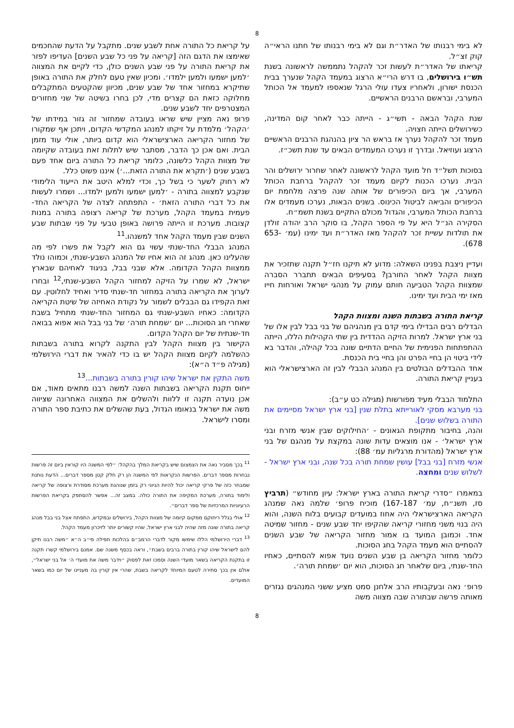8
לא בימי רבנותו של האדר״ת וגם לא בימי רבנותו של חתנו הראי״ה קוק זצ״ל.
קריאתו של האדר״ת לעשות זכר להקהל נתממשה לראשונה בשנת תש״ו בירושלים, בו דרש הרי״א הרצוג במעמד הקהל שנערך בבית הכנסת ישורון, ולאחריו צעדו עולי הרגל שנאספו למעמד אל הכותל המערבי, ובראשם הרבנים הראשיים.
שנת הקהל הבאה - תשי״ג - הייתה כבר לאחר קום המדינה, כשירושלים הייתה חצויה.
מעמד זכר להקהל נערך אז בראש הר ציון בהנהגת הרבנים הראשיים הרצוג ועוזיאל. ובדרך זו נערכו המעמדים הבאים עד שנת תשכ״ז.
בסוכות תשל״ד חל מועד הקהל לראשונה לאחר שחרור ירושלים והר הבית. נערכו הכנות לקיום מעמד זכר להקהל ברחבת הכותל המערבי, אך ביום הכיפורים של אותה שנה פרצה מלחמת יום הכיפורים והביאה לביטול הכינוס. בשנים הבאות, נערכו מעמדים אלו ברחבת הכותל המערבי, והגדול מכולם התקיים בשנת תשמ״ח.
הסקירה הנ״ל היא על פי הספר הקהל, בו סוקר הרב יהודה זולדן את תולדות עשיית זכר להקהל מאז האדר״ת ועד ימינו (עמ׳ 653-678).
ועדיין ניצבת בפנינו השאלה: מדוע לא תיקנו חז״ל תקנה שתזכיר את מצוות הקהל לאחר החורבן? בסעיפים הבאים תתברר הסברה שמצוות הקהל הטביעה חותם עמוק על מנהגי ישראל ואורחות חייו מאז ימי הבית ועד ימינו.
קריאת התורה בשבתות השנה ומצוות הקהל
הבדלים רבים הבדילו בימי קדם בין מנהגיהם של בני בבל לבין אלו של בני ארץ ישראל. למרות הזיקה ההדדית בין שתי הקהילות הללו, הייתה ההתפתחות הפנימית של החיים הדתיים שונה בכל קהילה, והדבר בא לידי ביטוי הן בחיי הפרט והן בחיי בית הכנסת.
אחד ההבדלים הבולטים בין המנהג הבבלי לבין זה הארצישראלי הוא בעניין קריאת התורה.
התלמוד הבבלי מעיד מפורשות (מגילה כט ע״ב):
בני מערבא מסקי לאורייתא בתלת שנין [בני ארץ ישראל מסיימים את התורה בשלוש שנים].
והנה, בחיבור מתקופת הגאונים - ׳החילוקים שבין אנשי מזרח ובני ארץ ישראל׳ - אנו מוצאים עדות שונה במקצת על מנהגם של בני ארץ ישראל (מהדורת מרגליות עמ׳ 88):
אנשי מזרח [בני בבל] עושין שמחת תורה בכל שנה, ובני ארץ ישראל - לשלוש שנים ומחצה.
במאמרו ״סדרי קריאת התורה בארץ ישראל: עיון מחודש״ (תרביץ סז, תשנ״ח, עמ׳ 167-187) מוכיח פרופ׳ שלמה נאה שמנהג הקריאה הארצישראלי היה אחוז במועדים קבועים בלוח השנה, והוא היה בנוי משני מחזורי קריאה שהקיפו יחד שבע שנים - מחזור שמיטה אחד. וכמובן המועד בו אמור מחזור הקריאה של שבע השנים להסתיים הוא מעמד הקהל בחג הסוכות.
כלומר מחזור הקריאה בן שבע השנים נועד אפוא להסתיים, כאחיו החד-שנתי, ביום שלאחר חג הסוכות, הוא יום ׳שמחת תורה׳.
פרופ׳ נאה ובעקבותיו הרב אלחנן סמט מציע ששני המנהגים נגזרים מאותה פרשה שבתורה שבה מצווה משה
על קריאת כל התורה אחת לשבע שנים. מתקבל על הדעת שהחכמים שאימצו את הדגם הזה [קריאה על פני כל שבע השנים] העדיפו לפזר את קריאת התורה על פני שבע השנים כולן, כדי לקיים את המצווה ׳למען ישמעו ולמען ילמדו׳. ומכיון שאין טעם לחלק את התורה באופן שתיקרא במחזור אחד של שבע שנים, מכיוון שהקטעים המתקבלים מחלוקה כזאת הם קצרים מדי, לכן בחרו בשיטה של שני מחזורים המצטרפים יחד לשבע שנים.
פרופ נאה מציין שיש שראו בעובדה שמחזור זה גזור במידתו של ׳הקהל׳ מלמדת על זיקתו למנהג המקדשי הקדום, ויתכן אף שמקורו של מחזור הקריאה הארצישראלי הוא קדום ביותר, אולי עוד מזמן הבית. ואם אכן כך הדבר, מסתבר שיש לתלות זאת בעובדה שקיומה של מצוות הקהל כלשונה, כלומר קריאת כל התורה ביום אחד פעם בשבע שנים (׳תקרא את התורה הזאת...׳) איננו פשוט כלל.
לא רחוק לשער כי בשל כך, וכדי למלא היטב את הייעוד הלימודי שנקבע למצווה בתורה - ׳למען ישמעו ולמען ילמדו... ושמרו לעשות את כל דברי התורה הזאת׳ - התפתחה לצדה של הקריאה החד-פעמית במעמד הקהל, מערכת של קריאה רצופה בתורה במנות קצובות. מערכת זו הייתה פרושה באופן טבעי על פני שבתות שבע השנים שבין מעמד הקהל אחד למשנהו.<sup>11</sup>
המנהג הבבלי החד-שנתי עשוי גם הוא לקבל את פשרו לפי מה שהעלינו כאן. מנהג זה הוא אחיו של המנהג השבע-שנתי, וכמוהו נולד ממצוות הקהל הקדומה. אלא שבני בבל, בניגוד לאחיהם שבארץ ישראל, לא שמרו על הזיקה למחזור הקהל השבע-שנתי,<sup>12</sup> ובחרו לערוך את הקריאה בתורה במחזור חד-שנתי סדיר ואחיד לחלוטין. עם זאת הקפידו גם הבבלים לשמור על נקודת האחיזה של שיטת הקריאה הקדומה: כאחיו השבע-שנתי גם המחזור החד-שנתי מתחיל בשבת שאחרי חג הסוכות... יום ׳שמחת תורה׳ של בני בבל הוא אפוא בבואה חד-שנתית של יום הקהל הקדום.
הקישור בין מצוות הקהל לבין התקנה לקרוא בתורה בשבתות כהשלמה לקיום מצוות הקהל יש בו כדי להאיר את דברי הירושלמי (מגילה פ״ד ה״א):
משה התקין את ישראל שיהו קורין בתורה בשבתות...<sup>13</sup>
ייחוס תקנת הקריאה בשבתות השנה למשה רבנו מתאים מאוד, אם אכן נועדה תקנה זו ללוות ולהשלים את המצווה האחרונה שציווה משה את ישראל בנאומו הגדול, בעת שהשלים את כתיבת ספר התורה ומסרו לישראל.
<sup>11</sup> בכך מסביר נאה את הצמצום שיש בקריאת המלך בהקהל: ״לפי המשנה היו קוראין ביום זה פרשות נבחרות מספר דברים. הפרשות הנקראות לפי המשנה הן רק חלק קטן מספר דברים... הדעת נותנת שמבחר כזה של פרקי קריאה יכול להיות הגיוני רק בזמן שנוהגת מערכת מסודרת ורצופה של קריאה ולימוד בתורה, מערכת המקיפה את התורה כולה. במצב זה... אפשר להסתפק בקריאת הפרשות הרעיוניות המרכזיות של ספר דברים״.
<sup>12</sup> אולי בגלל ריחוקם ממקום קיומה של מצוות הקהל, בירושלים ובמקדש, התפתח אצל בני בבל מנהג קריאה בתורה שונה מזה שהיה לבני ארץ ישראל, שהיו קשורים יותר לזיכרון מעמד הקהל.
<sup>13</sup> דברי הירושלמי הללו שימשו מקור לדברי הרמב״ם בהלכות תפילה פי״ב ה״א ״משה רבנו תיקן להם לישראל שיהו קורין בתורה ברבים בשבת״, וראה בכסף משנה שם. אמנם בירושלמי קשרו תקנה זו בתקנת הקריאה בשאר מועדי השנה וסמכו זאת לפסוק ״וידבר משה את מועדי ה׳ אל בני ישראל״, אולם אין בכך סתירה לטעם המיוחד לקריאה בשבת, שהרי אין קורין בה מעניינו של יום כמו בשאר המועדים.
8